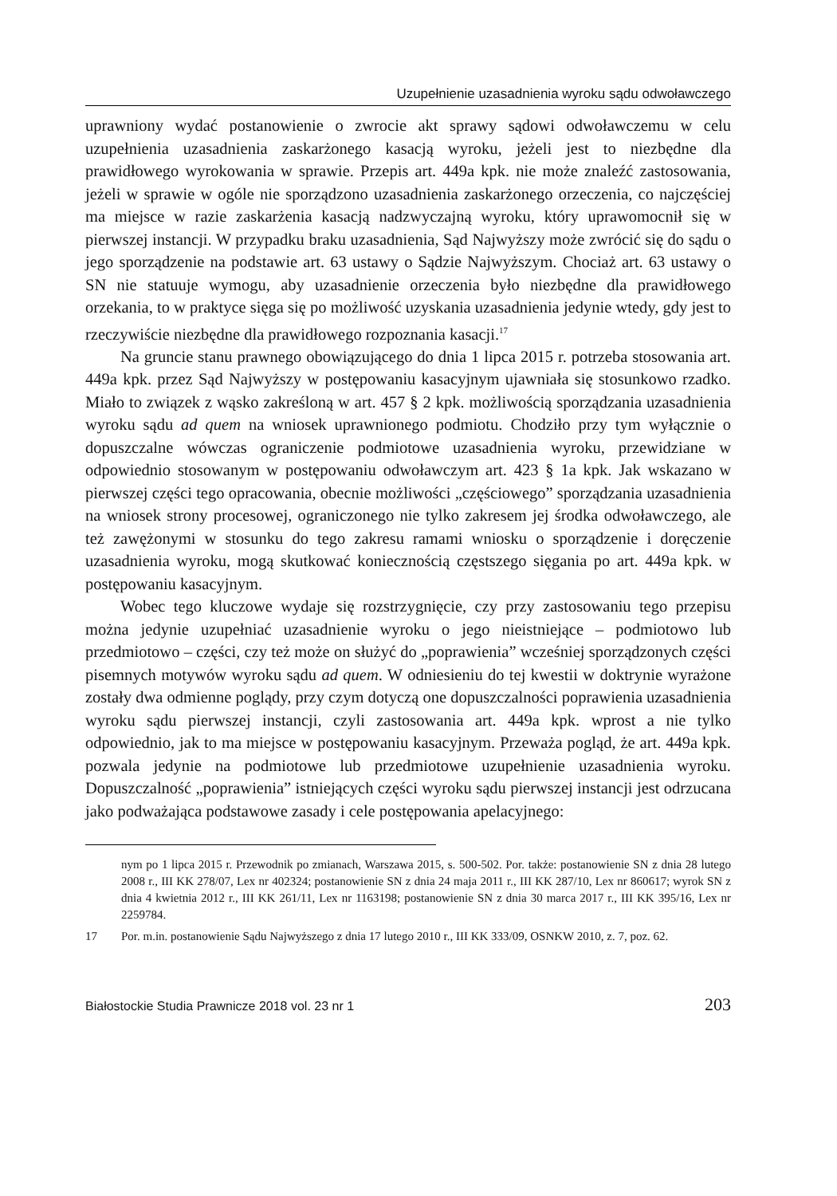Uzupełnienie uzasadnienia wyroku sądu odwoławczego
uprawniony wydać postanowienie o zwrocie akt sprawy sądowi odwoławczemu w celu uzupełnienia uzasadnienia zaskarżonego kasacją wyroku, jeżeli jest to niezbędne dla prawidłowego wyrokowania w sprawie. Przepis art. 449a kpk. nie może znaleźć zastosowania, jeżeli w sprawie w ogóle nie sporządzono uzasadnienia zaskarżonego orzeczenia, co najczęściej ma miejsce w razie zaskarżenia kasacją nadzwyczajną wyroku, który uprawomocnił się w pierwszej instancji. W przypadku braku uzasadnienia, Sąd Najwyższy może zwrócić się do sądu o jego sporządzenie na podstawie art. 63 ustawy o Sądzie Najwyższym. Chociaż art. 63 ustawy o SN nie statuuje wymogu, aby uzasadnienie orzeczenia było niezbędne dla prawidłowego orzekania, to w praktyce sięga się po możliwość uzyskania uzasadnienia jedynie wtedy, gdy jest to rzeczywiście niezbędne dla prawidłowego rozpoznania kasacji.<sup>17</sup>
Na gruncie stanu prawnego obowiązującego do dnia 1 lipca 2015 r. potrzeba stosowania art. 449a kpk. przez Sąd Najwyższy w postępowaniu kasacyjnym ujawniała się stosunkowo rzadko. Miało to związek z wąsko zakreśloną w art. 457 § 2 kpk. możliwością sporządzania uzasadnienia wyroku sądu ad quem na wniosek uprawnionego podmiotu. Chodziło przy tym wyłącznie o dopuszczalne wówczas ograniczenie podmiotowe uzasadnienia wyroku, przewidziane w odpowiednio stosowanym w postępowaniu odwoławczym art. 423 § 1a kpk. Jak wskazano w pierwszej części tego opracowania, obecnie możliwości „częściowego” sporządzania uzasadnienia na wniosek strony procesowej, ograniczonego nie tylko zakresem jej środka odwoławczego, ale też zawężonymi w stosunku do tego zakresu ramami wniosku o sporządzenie i doręczenie uzasadnienia wyroku, mogą skutkować koniecznością częstszego sięgania po art. 449a kpk. w postępowaniu kasacyjnym.
Wobec tego kluczowe wydaje się rozstrzygnięcie, czy przy zastosowaniu tego przepisu można jedynie uzupełniać uzasadnienie wyroku o jego nieistniejące – podmiotowo lub przedmiotowo – części, czy też może on służyć do „poprawienia” wcześniej sporządzonych części pisemnych motywów wyroku sądu ad quem. W odniesieniu do tej kwestii w doktrynie wyrażone zostały dwa odmienne poglądy, przy czym dotyczą one dopuszczalności poprawienia uzasadnienia wyroku sądu pierwszej instancji, czyli zastosowania art. 449a kpk. wprost a nie tylko odpowiednio, jak to ma miejsce w postępowaniu kasacyjnym. Przeważa pogląd, że art. 449a kpk. pozwala jedynie na podmiotowe lub przedmiotowe uzupełnienie uzasadnienia wyroku. Dopuszczalność „poprawienia” istniejących części wyroku sądu pierwszej instancji jest odrzucana jako podważająca podstawowe zasady i cele postępowania apelacyjnego:
nym po 1 lipca 2015 r. Przewodnik po zmianach, Warszawa 2015, s. 500-502. Por. także: postanowienie SN z dnia 28 lutego 2008 r., III KK 278/07, Lex nr 402324; postanowienie SN z dnia 24 maja 2011 r., III KK 287/10, Lex nr 860617; wyrok SN z dnia 4 kwietnia 2012 r., III KK 261/11, Lex nr 1163198; postanowienie SN z dnia 30 marca 2017 r., III KK 395/16, Lex nr 2259784.
17 Por. m.in. postanowienie Sądu Najwyższego z dnia 17 lutego 2010 r., III KK 333/09, OSNKW 2010, z. 7, poz. 62.
Białostockie Studia Prawnicze 2018 vol. 23 nr 1 203